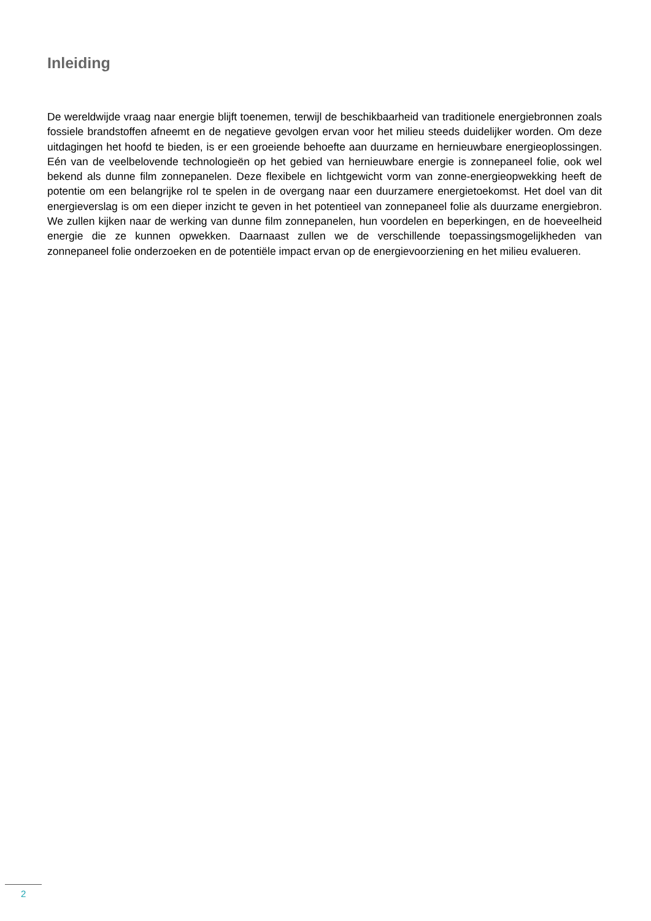Inleiding
De wereldwijde vraag naar energie blijft toenemen, terwijl de beschikbaarheid van traditionele energiebronnen zoals fossiele brandstoffen afneemt en de negatieve gevolgen ervan voor het milieu steeds duidelijker worden. Om deze uitdagingen het hoofd te bieden, is er een groeiende behoefte aan duurzame en hernieuwbare energieoplossingen. Eén van de veelbelovende technologieën op het gebied van hernieuwbare energie is zonnepaneel folie, ook wel bekend als dunne film zonnepanelen. Deze flexibele en lichtgewicht vorm van zonne-energieopwekking heeft de potentie om een belangrijke rol te spelen in de overgang naar een duurzamere energietoekomst. Het doel van dit energieverslag is om een dieper inzicht te geven in het potentieel van zonnepaneel folie als duurzame energiebron. We zullen kijken naar de werking van dunne film zonnepanelen, hun voordelen en beperkingen, en de hoeveelheid energie die ze kunnen opwekken. Daarnaast zullen we de verschillende toepassingsmogelijkheden van zonnepaneel folie onderzoeken en de potentiële impact ervan op de energievoorziening en het milieu evalueren.
2